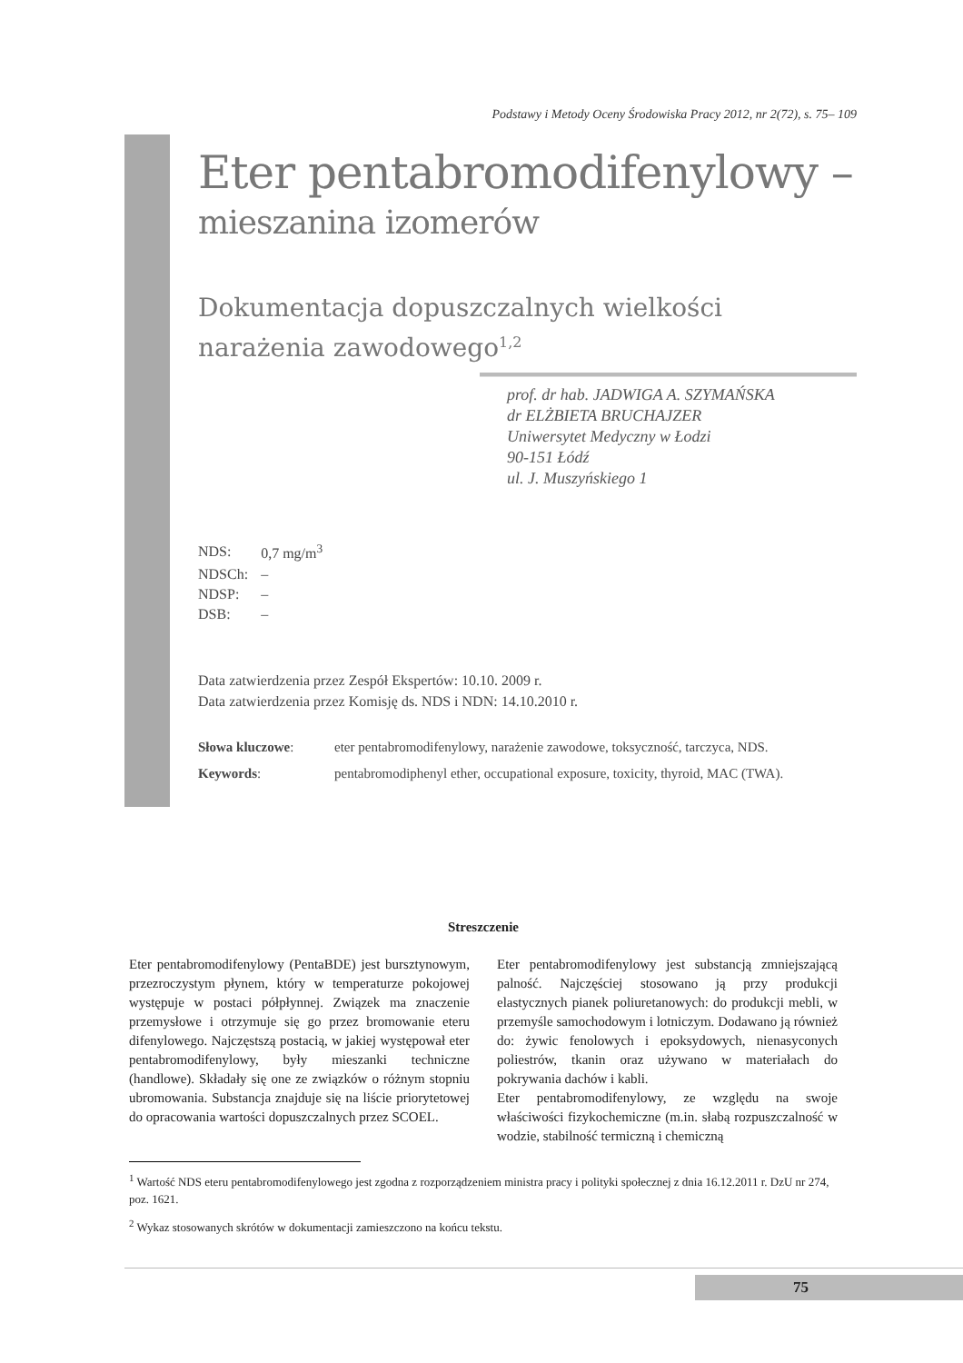Podstawy i Metody Oceny Środowiska Pracy 2012, nr 2(72), s. 75– 109
Eter pentabromodifenylowy –
mieszanina izomerów
Dokumentacja dopuszczalnych wielkości narażenia zawodowego<sup>1,2</sup>
prof. dr hab. JADWIGA A. SZYMAŃSKA
dr ELŻBIETA BRUCHAJZER
Uniwersytet Medyczny w Łodzi
90-151 Łódź
ul. J. Muszyńskiego 1
| NDS: | 0,7 mg/m<sup>3</sup> |
| NDSCh: | – |
| NDSP: | – |
| DSB: | – |
Data zatwierdzenia przez Zespół Ekspertów: 10.10. 2009 r.
Data zatwierdzenia przez Komisję ds. NDS i NDN: 14.10.2010 r.
| Słowa kluczowe : | eter pentabromodifenylowy, narażenie zawodowe, toksyczność, tarczyca, NDS. |
| Keywords : | pentabromodiphenyl ether, occupational exposure, toxicity, thyroid, MAC (TWA). |
Streszczenie
Eter pentabromodifenylowy (PentaBDE) jest bursztynowym, przezroczystym płynem, który w temperaturze pokojowej występuje w postaci półpłynnej. Związek ma znaczenie przemysłowe i otrzymuje się go przez bromowanie eteru difenylowego. Najczęstszą postacią, w jakiej występował eter pentabromodifenylowy, były mieszanki techniczne (handlowe). Składały się one ze związków o różnym stopniu ubromowania. Substancja znajduje się na liście priorytetowej do opracowania wartości dopuszczalnych przez SCOEL.
Eter pentabromodifenylowy jest substancją zmniejszającą palność. Najczęściej stosowano ją przy produkcji elastycznych pianek poliuretanowych: do produkcji mebli, w przemyśle samochodowym i lotniczym. Dodawano ją również do: żywic fenolowych i epoksydowych, nienasyconych poliestrów, tkanin oraz używano w materiałach do pokrywania dachów i kabli.
Eter pentabromodifenylowy, ze względu na swoje właściwości fizykochemiczne (m.in. słabą rozpuszczalność w wodzie, stabilność termiczną i chemiczną
<sup>1</sup> Wartość NDS eteru pentabromodifenylowego jest zgodna z rozporządzeniem ministra pracy i polityki społecznej z dnia 16.12.2011 r. DzU nr 274, poz. 1621.
<sup>2</sup> Wykaz stosowanych skrótów w dokumentacji zamieszczono na końcu tekstu.
75